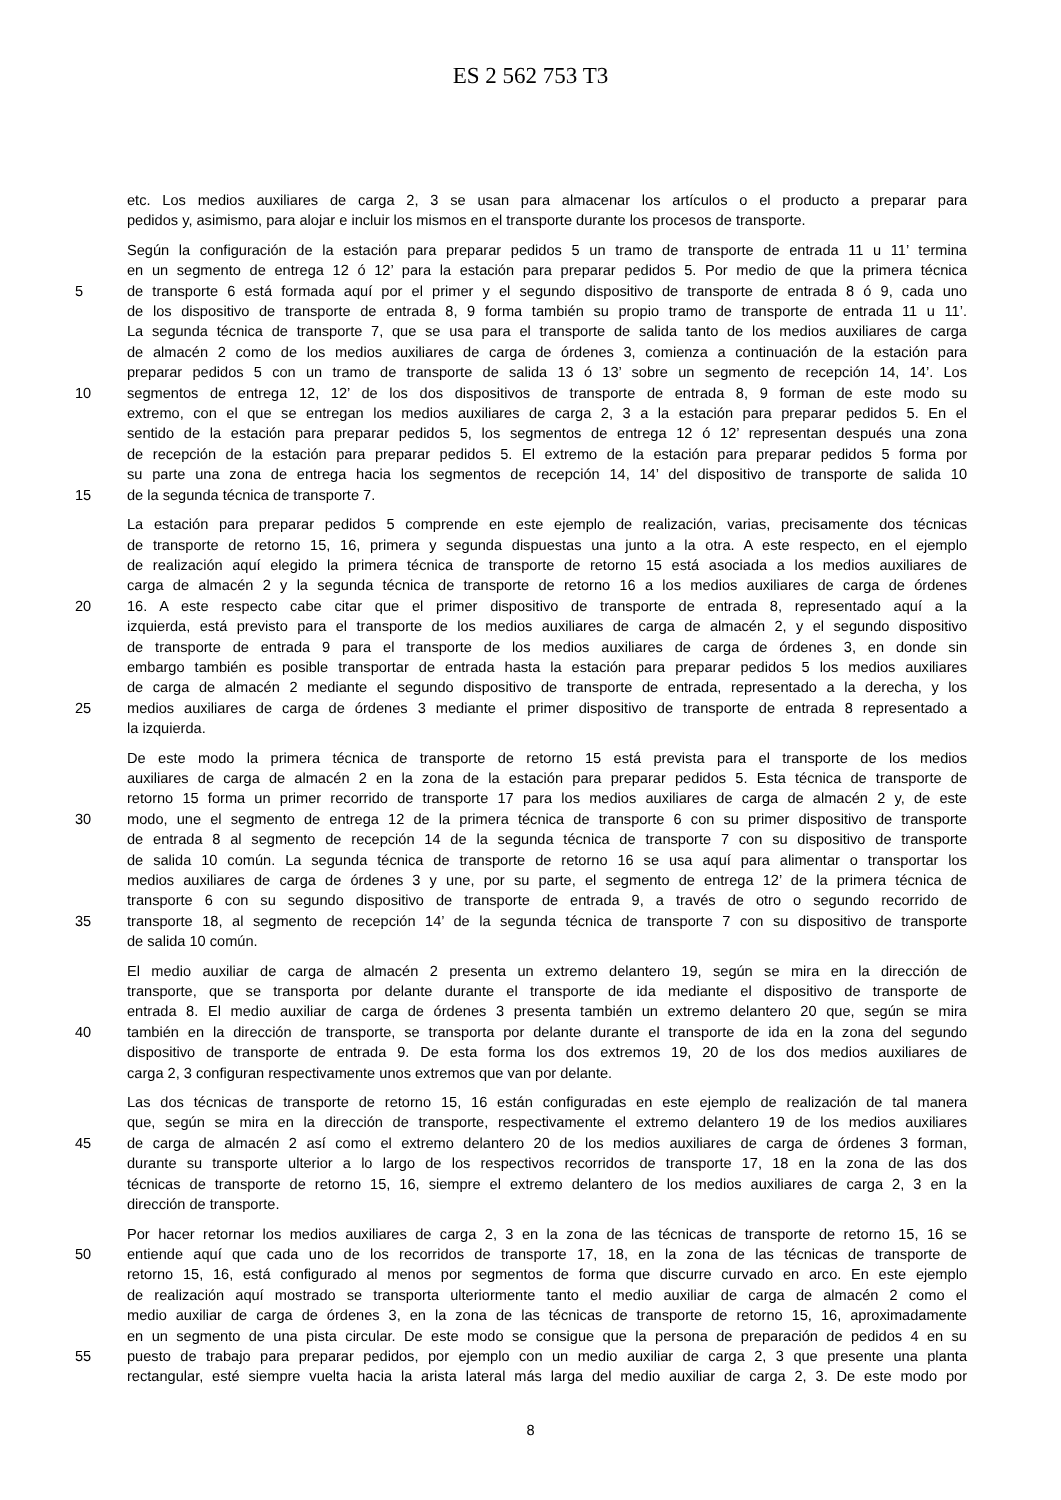ES 2 562 753 T3
etc. Los medios auxiliares de carga 2, 3 se usan para almacenar los artículos o el producto a preparar para
pedidos y, asimismo, para alojar e incluir los mismos en el transporte durante los procesos de transporte.
Según la configuración de la estación para preparar pedidos 5 un tramo de transporte de entrada 11 u 11’ termina
en un segmento de entrega 12 ó 12’ para la estación para preparar pedidos 5. Por medio de que la primera técnica
5 de transporte 6 está formada aquí por el primer y el segundo dispositivo de transporte de entrada 8 ó 9, cada uno
de los dispositivo de transporte de entrada 8, 9 forma también su propio tramo de transporte de entrada 11 u 11’.
La segunda técnica de transporte 7, que se usa para el transporte de salida tanto de los medios auxiliares de carga
de almacén 2 como de los medios auxiliares de carga de órdenes 3, comienza a continuación de la estación para
preparar pedidos 5 con un tramo de transporte de salida 13 ó 13’ sobre un segmento de recepción 14, 14’. Los
10 segmentos de entrega 12, 12’ de los dos dispositivos de transporte de entrada 8, 9 forman de este modo su
extremo, con el que se entregan los medios auxiliares de carga 2, 3 a la estación para preparar pedidos 5. En el
sentido de la estación para preparar pedidos 5, los segmentos de entrega 12 ó 12’ representan después una zona
de recepción de la estación para preparar pedidos 5. El extremo de la estación para preparar pedidos 5 forma por
su parte una zona de entrega hacia los segmentos de recepción 14, 14’ del dispositivo de transporte de salida 10
15 de la segunda técnica de transporte 7.
La estación para preparar pedidos 5 comprende en este ejemplo de realización, varias, precisamente dos técnicas
de transporte de retorno 15, 16, primera y segunda dispuestas una junto a la otra. A este respecto, en el ejemplo
de realización aquí elegido la primera técnica de transporte de retorno 15 está asociada a los medios auxiliares de
carga de almacén 2 y la segunda técnica de transporte de retorno 16 a los medios auxiliares de carga de órdenes
20 16. A este respecto cabe citar que el primer dispositivo de transporte de entrada 8, representado aquí a la
izquierda, está previsto para el transporte de los medios auxiliares de carga de almacén 2, y el segundo dispositivo
de transporte de entrada 9 para el transporte de los medios auxiliares de carga de órdenes 3, en donde sin
embargo también es posible transportar de entrada hasta la estación para preparar pedidos 5 los medios auxiliares
de carga de almacén 2 mediante el segundo dispositivo de transporte de entrada, representado a la derecha, y los
25 medios auxiliares de carga de órdenes 3 mediante el primer dispositivo de transporte de entrada 8 representado a
la izquierda.
De este modo la primera técnica de transporte de retorno 15 está prevista para el transporte de los medios
auxiliares de carga de almacén 2 en la zona de la estación para preparar pedidos 5. Esta técnica de transporte de
retorno 15 forma un primer recorrido de transporte 17 para los medios auxiliares de carga de almacén 2 y, de este
30 modo, une el segmento de entrega 12 de la primera técnica de transporte 6 con su primer dispositivo de transporte
de entrada 8 al segmento de recepción 14 de la segunda técnica de transporte 7 con su dispositivo de transporte
de salida 10 común. La segunda técnica de transporte de retorno 16 se usa aquí para alimentar o transportar los
medios auxiliares de carga de órdenes 3 y une, por su parte, el segmento de entrega 12’ de la primera técnica de
transporte 6 con su segundo dispositivo de transporte de entrada 9, a través de otro o segundo recorrido de
35 transporte 18, al segmento de recepción 14’ de la segunda técnica de transporte 7 con su dispositivo de transporte
de salida 10 común.
El medio auxiliar de carga de almacén 2 presenta un extremo delantero 19, según se mira en la dirección de
transporte, que se transporta por delante durante el transporte de ida mediante el dispositivo de transporte de
entrada 8. El medio auxiliar de carga de órdenes 3 presenta también un extremo delantero 20 que, según se mira
40 también en la dirección de transporte, se transporta por delante durante el transporte de ida en la zona del segundo
dispositivo de transporte de entrada 9. De esta forma los dos extremos 19, 20 de los dos medios auxiliares de
carga 2, 3 configuran respectivamente unos extremos que van por delante.
Las dos técnicas de transporte de retorno 15, 16 están configuradas en este ejemplo de realización de tal manera
que, según se mira en la dirección de transporte, respectivamente el extremo delantero 19 de los medios auxiliares
45 de carga de almacén 2 así como el extremo delantero 20 de los medios auxiliares de carga de órdenes 3 forman,
durante su transporte ulterior a lo largo de los respectivos recorridos de transporte 17, 18 en la zona de las dos
técnicas de transporte de retorno 15, 16, siempre el extremo delantero de los medios auxiliares de carga 2, 3 en la
dirección de transporte.
Por hacer retornar los medios auxiliares de carga 2, 3 en la zona de las técnicas de transporte de retorno 15, 16 se
50 entiende aquí que cada uno de los recorridos de transporte 17, 18, en la zona de las técnicas de transporte de
retorno 15, 16, está configurado al menos por segmentos de forma que discurre curvado en arco. En este ejemplo
de realización aquí mostrado se transporta ulteriormente tanto el medio auxiliar de carga de almacén 2 como el
medio auxiliar de carga de órdenes 3, en la zona de las técnicas de transporte de retorno 15, 16, aproximadamente
en un segmento de una pista circular. De este modo se consigue que la persona de preparación de pedidos 4 en su
55 puesto de trabajo para preparar pedidos, por ejemplo con un medio auxiliar de carga 2, 3 que presente una planta
rectangular, esté siempre vuelta hacia la arista lateral más larga del medio auxiliar de carga 2, 3. De este modo por
8